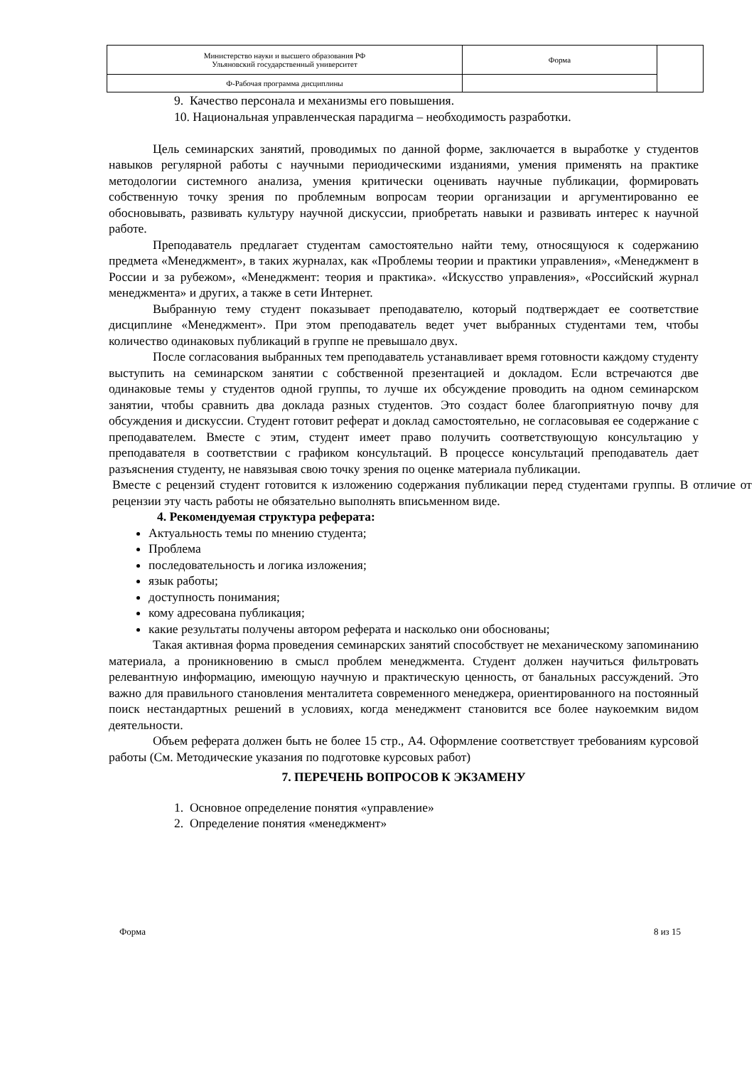| Министерство науки и высшего образования РФ Ульяновский государственный университет | Форма | |
| Ф-Рабочая программа дисциплины | | |
9. Качество персонала и механизмы его повышения.
10. Национальная управленческая парадигма – необходимость разработки.
Цель семинарских занятий, проводимых по данной форме, заключается в выработке у студентов навыков регулярной работы с научными периодическими изданиями, умения применять на практике методологии системного анализа, умения критически оценивать научные публикации, формировать собственную точку зрения по проблемным вопросам теории организации и аргументированно ее обосновывать, развивать культуру научной дискуссии, приобретать навыки и развивать интерес к научной работе.
Преподаватель предлагает студентам самостоятельно найти тему, относящуюся к содержанию предмета «Менеджмент», в таких журналах, как «Проблемы теории и практики управления», «Менеджмент в России и за рубежом», «Менеджмент: теория и практика». «Искусство управления», «Российский журнал менеджмента» и других, а также в сети Интернет.
Выбранную тему студент показывает преподавателю, который подтверждает ее соответствие дисциплине «Менеджмент». При этом преподаватель ведет учет выбранных студентами тем, чтобы количество одинаковых публикаций в группе не превышало двух.
После согласования выбранных тем преподаватель устанавливает время готовности каждому студенту выступить на семинарском занятии с собственной презентацией и докладом. Если встречаются две одинаковые темы у студентов одной группы, то лучше их обсуждение проводить на одном семинарском занятии, чтобы сравнить два доклада разных студентов. Это создаст более благоприятную почву для обсуждения и дискуссии. Студент готовит реферат и доклад самостоятельно, не согласовывая ее содержание с преподавателем. Вместе с этим, студент имеет право получить соответствующую консультацию у преподавателя в соответствии с графиком консультаций. В процессе консультаций преподаватель дает разъяснения студенту, не навязывая свою точку зрения по оценке материала публикации.
Вместе с рецензий студент готовится к изложению содержания публикации перед студентами группы. В отличие от рецензии эту часть работы не обязательно выполнять вписьменном виде.
4. Рекомендуемая структура реферата:
Актуальность темы по мнению студента;
Проблема
последовательность и логика изложения;
язык работы;
доступность понимания;
кому адресована публикация;
какие результаты получены автором реферата и насколько они обоснованы;
Такая активная форма проведения семинарских занятий способствует не механическому запоминанию материала, а проникновению в смысл проблем менеджмента. Студент должен научиться фильтровать релевантную информацию, имеющую научную и практическую ценность, от банальных рассуждений. Это важно для правильного становления менталитета современного менеджера, ориентированного на постоянный поиск нестандартных решений в условиях, когда менеджмент становится все более наукоемким видом деятельности.
Объем реферата должен быть не более 15 стр., А4. Оформление соответствует требованиям курсовой работы (См. Методические указания по подготовке курсовых работ)
7. ПЕРЕЧЕНЬ ВОПРОСОВ К ЭКЗАМЕНУ
1. Основное определение понятия «управление»
2. Определение понятия «менеджмент»
Форма 8 из 15